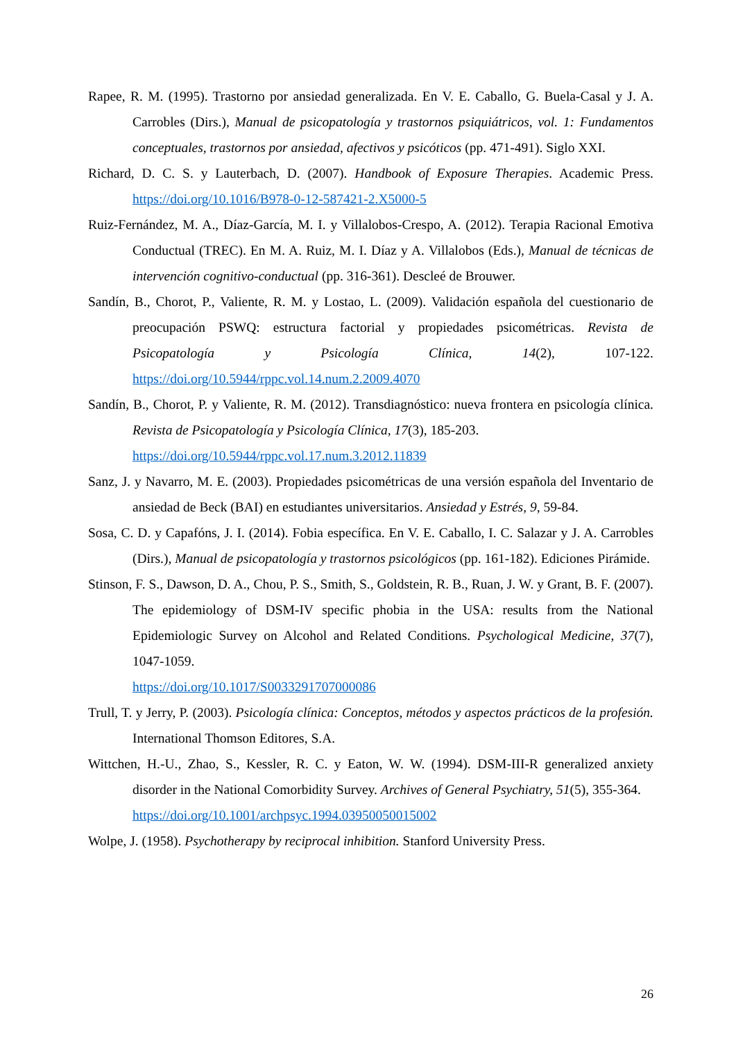Rapee, R. M. (1995). Trastorno por ansiedad generalizada. En V. E. Caballo, G. Buela-Casal y J. A. Carrobles (Dirs.), Manual de psicopatología y trastornos psiquiátricos, vol. 1: Fundamentos conceptuales, trastornos por ansiedad, afectivos y psicóticos (pp. 471-491). Siglo XXI.
Richard, D. C. S. y Lauterbach, D. (2007). Handbook of Exposure Therapies. Academic Press. https://doi.org/10.1016/B978-0-12-587421-2.X5000-5
Ruiz-Fernández, M. A., Díaz-García, M. I. y Villalobos-Crespo, A. (2012). Terapia Racional Emotiva Conductual (TREC). En M. A. Ruiz, M. I. Díaz y A. Villalobos (Eds.), Manual de técnicas de intervención cognitivo-conductual (pp. 316-361). Descleé de Brouwer.
Sandín, B., Chorot, P., Valiente, R. M. y Lostao, L. (2009). Validación española del cuestionario de preocupación PSWQ: estructura factorial y propiedades psicométricas. Revista de Psicopatología y Psicología Clínica, 14(2), 107-122. https://doi.org/10.5944/rppc.vol.14.num.2.2009.4070
Sandín, B., Chorot, P. y Valiente, R. M. (2012). Transdiagnóstico: nueva frontera en psicología clínica. Revista de Psicopatología y Psicología Clínica, 17(3), 185-203.
https://doi.org/10.5944/rppc.vol.17.num.3.2012.11839
Sanz, J. y Navarro, M. E. (2003). Propiedades psicométricas de una versión española del Inventario de ansiedad de Beck (BAI) en estudiantes universitarios. Ansiedad y Estrés, 9, 59-84.
Sosa, C. D. y Capafóns, J. I. (2014). Fobia específica. En V. E. Caballo, I. C. Salazar y J. A. Carrobles (Dirs.), Manual de psicopatología y trastornos psicológicos (pp. 161-182). Ediciones Pirámide.
Stinson, F. S., Dawson, D. A., Chou, P. S., Smith, S., Goldstein, R. B., Ruan, J. W. y Grant, B. F. (2007). The epidemiology of DSM-IV specific phobia in the USA: results from the National Epidemiologic Survey on Alcohol and Related Conditions. Psychological Medicine, 37(7), 1047-1059.
https://doi.org/10.1017/S0033291707000086
Trull, T. y Jerry, P. (2003). Psicología clínica: Conceptos, métodos y aspectos prácticos de la profesión. International Thomson Editores, S.A.
Wittchen, H.-U., Zhao, S., Kessler, R. C. y Eaton, W. W. (1994). DSM-III-R generalized anxiety disorder in the National Comorbidity Survey. Archives of General Psychiatry, 51(5), 355-364.
https://doi.org/10.1001/archpsyc.1994.03950050015002
Wolpe, J. (1958). Psychotherapy by reciprocal inhibition. Stanford University Press.
26